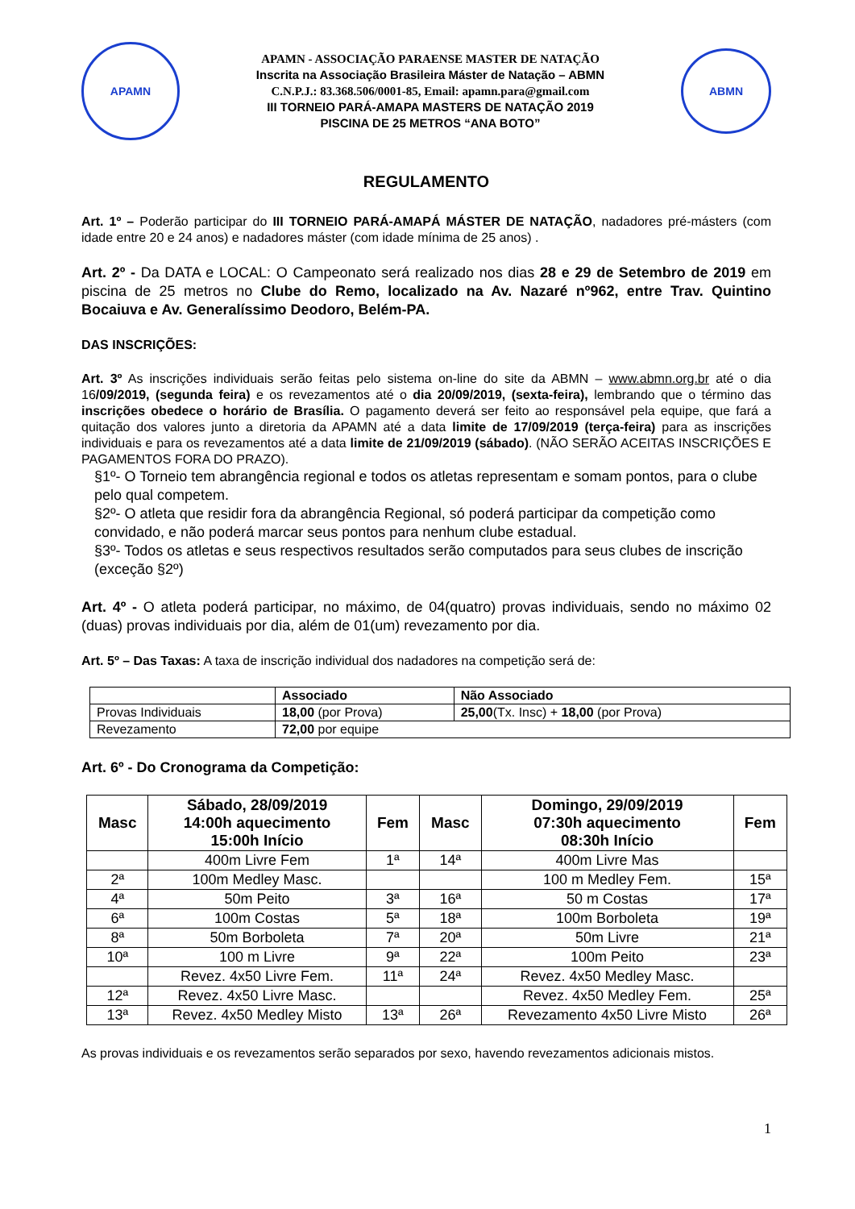APAMN
APAMN - ASSOCIAÇÃO PARAENSE MASTER DE NATAÇÃO
Inscrita na Associação Brasileira Máster de Natação – ABMN
C.N.P.J.: 83.368.506/0001-85, Email: apamn.para@gmail.com
III TORNEIO PARÁ-AMAPA MASTERS DE NATAÇÃO 2019
PISCINA DE 25 METROS “ANA BOTO”
ABMN
REGULAMENTO
Art. 1º – Poderão participar do III TORNEIO PARÁ-AMAPÁ MÁSTER DE NATAÇÃO, nadadores pré-másters (com idade entre 20 e 24 anos) e nadadores máster (com idade mínima de 25 anos) .
Art. 2º - Da DATA e LOCAL: O Campeonato será realizado nos dias 28 e 29 de Setembro de 2019 em piscina de 25 metros no Clube do Remo, localizado na Av. Nazaré nº962, entre Trav. Quintino Bocaiuva e Av. Generalíssimo Deodoro, Belém-PA.
DAS INSCRIÇÕES:
Art. 3º As inscrições individuais serão feitas pelo sistema on-line do site da ABMN – www.abmn.org.br até o dia 16/09/2019, (segunda feira) e os revezamentos até o dia 20/09/2019, (sexta-feira), lembrando que o término das inscrições obedece o horário de Brasília. O pagamento deverá ser feito ao responsável pela equipe, que fará a quitação dos valores junto a diretoria da APAMN até a data limite de 17/09/2019 (terça-feira) para as inscrições individuais e para os revezamentos até a data limite de 21/09/2019 (sábado). (NÃO SERÃO ACEITAS INSCRIÇÕES E PAGAMENTOS FORA DO PRAZO).
§1º- O Torneio tem abrangência regional e todos os atletas representam e somam pontos, para o clube pelo qual competem.
§2º- O atleta que residir fora da abrangência Regional, só poderá participar da competição como convidado, e não poderá marcar seus pontos para nenhum clube estadual.
§3º- Todos os atletas e seus respectivos resultados serão computados para seus clubes de inscrição (exceção §2º)
Art. 4º - O atleta poderá participar, no máximo, de 04(quatro) provas individuais, sendo no máximo 02 (duas) provas individuais por dia, além de 01(um) revezamento por dia.
Art. 5º – Das Taxas: A taxa de inscrição individual dos nadadores na competição será de:
| | Associado | Não Associado |
| --- | --- | --- |
| Provas Individuais | 18,00 (por Prova) | 25,00 (Tx. Insc) + 18,00 (por Prova) |
| Revezamento | 72,00 por equipe | |
Art. 6º - Do Cronograma da Competição:
| Masc | Sábado, 28/09/2019 14:00h aquecimento 15:00h Início | Fem | Masc | Domingo, 29/09/2019 07:30h aquecimento 08:30h Início | Fem |
| --- | --- | --- | --- | --- | --- |
| | 400m Livre Fem | 1ª | 14ª | 400m Livre Mas | |
| 2ª | 100m Medley Masc. | | | 100 m Medley Fem. | 15ª |
| 4ª | 50m Peito | 3ª | 16ª | 50 m Costas | 17ª |
| 6ª | 100m Costas | 5ª | 18ª | 100m Borboleta | 19ª |
| 8ª | 50m Borboleta | 7ª | 20ª | 50m Livre | 21ª |
| 10ª | 100 m Livre | 9ª | 22ª | 100m Peito | 23ª |
| | Revez. 4x50 Livre Fem. | 11ª | 24ª | Revez. 4x50 Medley Masc. | |
| 12ª | Revez. 4x50 Livre Masc. | | | Revez. 4x50 Medley Fem. | 25ª |
| 13ª | Revez. 4x50 Medley Misto | 13ª | 26ª | Revezamento 4x50 Livre Misto | 26ª |
As provas individuais e os revezamentos serão separados por sexo, havendo revezamentos adicionais mistos.
1